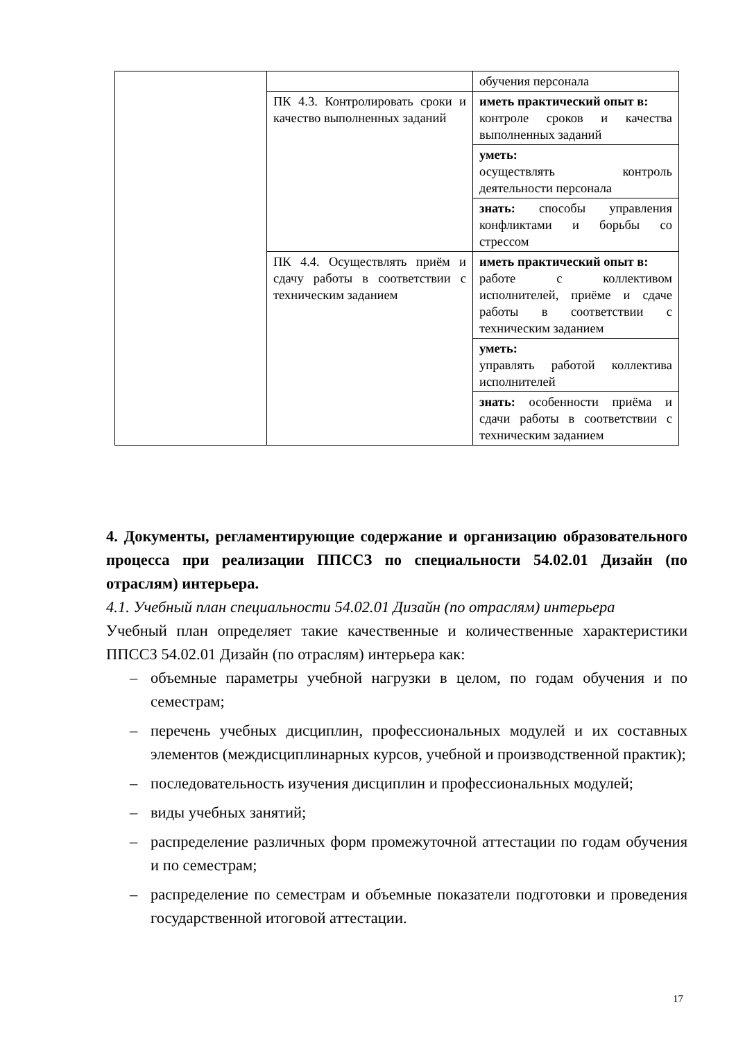| | | обучения персонала |
| | ПК 4.3. Контролировать сроки и качество выполненных заданий | иметь практический опыт в: контроле сроков и качества выполненных заданий |
| | | уметь: осуществлять контроль деятельности персонала |
| | | знать: способы управления конфликтами и борьбы со стрессом |
| | ПК 4.4. Осуществлять приём и сдачу работы в соответствии с техническим заданием | иметь практический опыт в: работе с коллективом исполнителей, приёме и сдаче работы в соответствии с техническим заданием |
| | | уметь: управлять работой коллектива исполнителей |
| | | знать: особенности приёма и сдачи работы в соответствии с техническим заданием |
4. Документы, регламентирующие содержание и организацию образовательного процесса при реализации ППССЗ по специальности 54.02.01 Дизайн (по отраслям) интерьера.
4.1. Учебный план специальности 54.02.01 Дизайн (по отраслям) интерьера
Учебный план определяет такие качественные и количественные характеристики ППССЗ 54.02.01 Дизайн (по отраслям) интерьера как:
– объемные параметры учебной нагрузки в целом, по годам обучения и по семестрам;
– перечень учебных дисциплин, профессиональных модулей и их составных элементов (междисциплинарных курсов, учебной и производственной практик);
– последовательность изучения дисциплин и профессиональных модулей;
– виды учебных занятий;
– распределение различных форм промежуточной аттестации по годам обучения и по семестрам;
– распределение по семестрам и объемные показатели подготовки и проведения государственной итоговой аттестации.
17